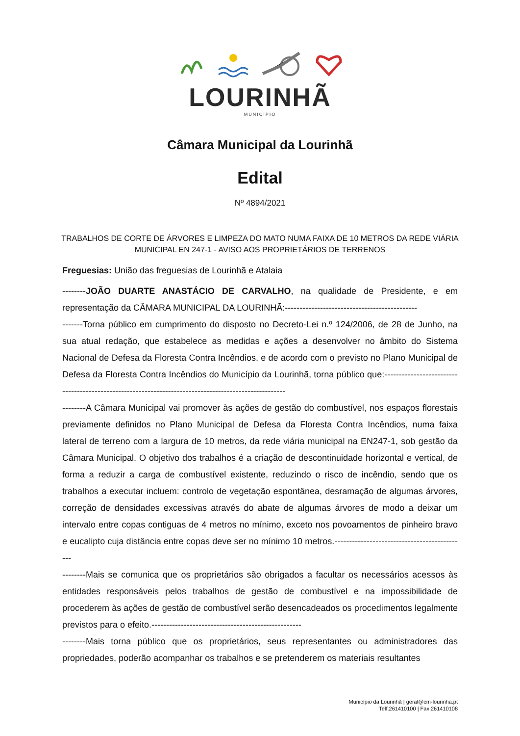LOURINHÃ
MUNICÍPIO
Câmara Municipal da Lourinhã
Edital
Nº 4894/2021
TRABALHOS DE CORTE DE ÁRVORES E LIMPEZA DO MATO NUMA FAIXA DE 10 METROS DA REDE VIÁRIA MUNICIPAL EN 247-1 - AVISO AOS PROPRIETÁRIOS DE TERRENOS
Freguesias: União das freguesias de Lourinhã e Atalaia
--------JOÃO DUARTE ANASTÁCIO DE CARVALHO, na qualidade de Presidente, e em representação da CÂMARA MUNICIPAL DA LOURINHÃ:---------------------------------------------
-------Torna público em cumprimento do disposto no Decreto-Lei n.º 124/2006, de 28 de Junho, na sua atual redação, que estabelece as medidas e ações a desenvolver no âmbito do Sistema Nacional de Defesa da Floresta Contra Incêndios, e de acordo com o previsto no Plano Municipal de Defesa da Floresta Contra Incêndios do Município da Lourinhã, torna público que:-----------------------------------------------------------------------------------------------------
--------A Câmara Municipal vai promover às ações de gestão do combustível, nos espaços florestais previamente definidos no Plano Municipal de Defesa da Floresta Contra Incêndios, numa faixa lateral de terreno com a largura de 10 metros, da rede viária municipal na EN247-1, sob gestão da Câmara Municipal. O objetivo dos trabalhos é a criação de descontinuidade horizontal e vertical, de forma a reduzir a carga de combustível existente, reduzindo o risco de incêndio, sendo que os trabalhos a executar incluem: controlo de vegetação espontânea, desramação de algumas árvores, correção de densidades excessivas através do abate de algumas árvores de modo a deixar um intervalo entre copas contiguas de 4 metros no mínimo, exceto nos povoamentos de pinheiro bravo e eucalipto cuja distância entre copas deve ser no mínimo 10 metros.---------------------------------------------
--------Mais se comunica que os proprietários são obrigados a facultar os necessários acessos às entidades responsáveis pelos trabalhos de gestão de combustível e na impossibilidade de procederem às ações de gestão de combustível serão desencadeados os procedimentos legalmente previstos para o efeito.---------------------------------------------------
--------Mais torna público que os proprietários, seus representantes ou administradores das propriedades, poderão acompanhar os trabalhos e se pretenderem os materiais resultantes
Município da Lourinhã | geral@cm-lourinha.pt
Telf.261410100 | Fax.261410108